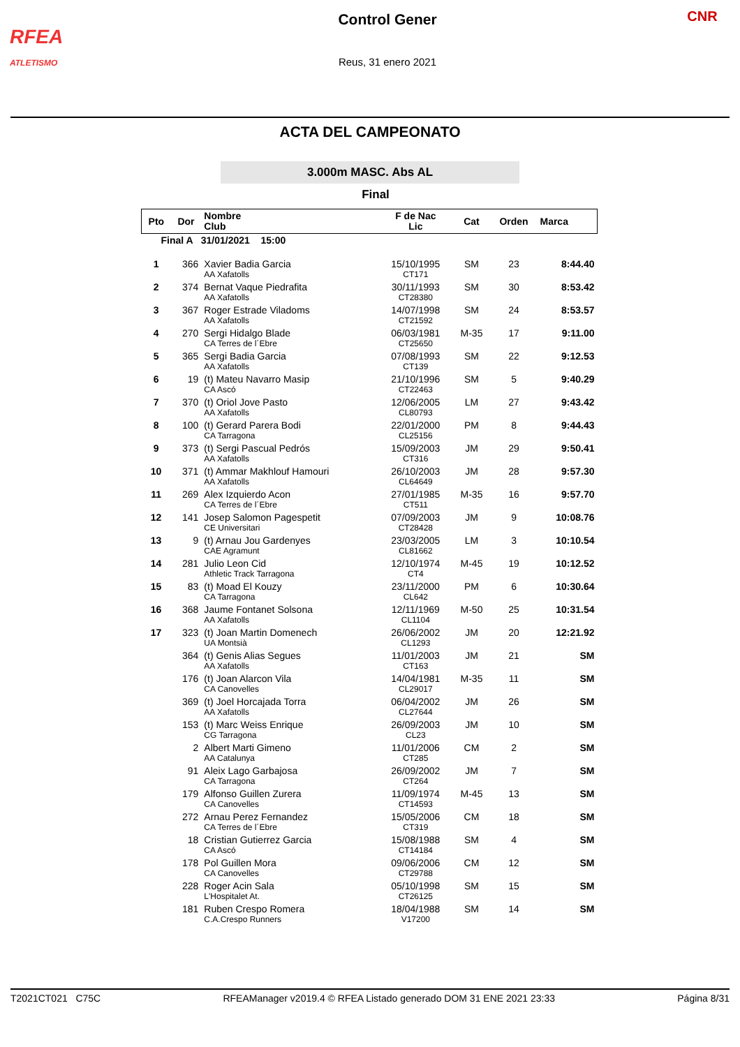RFEA
ATLETISMO
Control Gener
Reus, 31 enero 2021
CNR
ACTA DEL CAMPEONATO
3.000m MASC. Abs AL
Final
| Pto | Dor | Nombre Club | F de Nac Lic | Cat | Orden | Marca |
| --- | --- | --- | --- | --- | --- | --- |
| Final A 31/01/2021 15:00 | | | | | | |
| 1 | 366 | Xavier Badia Garcia AA Xafatolls | 15/10/1995 CT171 | SM | 23 | 8:44.40 |
| 2 | 374 | Bernat Vaque Piedrafita AA Xafatolls | 30/11/1993 CT28380 | SM | 30 | 8:53.42 |
| 3 | 367 | Roger Estrade Viladoms AA Xafatolls | 14/07/1998 CT21592 | SM | 24 | 8:53.57 |
| 4 | 270 | Sergi Hidalgo Blade CA Terres de l´Ebre | 06/03/1981 CT25650 | M-35 | 17 | 9:11.00 |
| 5 | 365 | Sergi Badia Garcia AA Xafatolls | 07/08/1993 CT139 | SM | 22 | 9:12.53 |
| 6 | 19 | (t) Mateu Navarro Masip CA Ascó | 21/10/1996 CT22463 | SM | 5 | 9:40.29 |
| 7 | 370 | (t) Oriol Jove Pasto AA Xafatolls | 12/06/2005 CL80793 | LM | 27 | 9:43.42 |
| 8 | 100 | (t) Gerard Parera Bodi CA Tarragona | 22/01/2000 CL25156 | PM | 8 | 9:44.43 |
| 9 | 373 | (t) Sergi Pascual Pedrós AA Xafatolls | 15/09/2003 CT316 | JM | 29 | 9:50.41 |
| 10 | 371 | (t) Ammar Makhlouf Hamouri AA Xafatolls | 26/10/2003 CL64649 | JM | 28 | 9:57.30 |
| 11 | 269 | Alex Izquierdo Acon CA Terres de l´Ebre | 27/01/1985 CT511 | M-35 | 16 | 9:57.70 |
| 12 | 141 | Josep Salomon Pagespetit CE Universitari | 07/09/2003 CT28428 | JM | 9 | 10:08.76 |
| 13 | 9 | (t) Arnau Jou Gardenyes CAE Agramunt | 23/03/2005 CL81662 | LM | 3 | 10:10.54 |
| 14 | 281 | Julio Leon Cid Athletic Track Tarragona | 12/10/1974 CT4 | M-45 | 19 | 10:12.52 |
| 15 | 83 | (t) Moad El Kouzy CA Tarragona | 23/11/2000 CL642 | PM | 6 | 10:30.64 |
| 16 | 368 | Jaume Fontanet Solsona AA Xafatolls | 12/11/1969 CL1104 | M-50 | 25 | 10:31.54 |
| 17 | 323 | (t) Joan Martin Domenech UA Montsià | 26/06/2002 CL1293 | JM | 20 | 12:21.92 |
| | 364 | (t) Genis Alias Segues AA Xafatolls | 11/01/2003 CT163 | JM | 21 | SM |
| | 176 | (t) Joan Alarcon Vila CA Canovelles | 14/04/1981 CL29017 | M-35 | 11 | SM |
| | 369 | (t) Joel Horcajada Torra AA Xafatolls | 06/04/2002 CL27644 | JM | 26 | SM |
| | 153 | (t) Marc Weiss Enrique CG Tarragona | 26/09/2003 CL23 | JM | 10 | SM |
| | 2 | Albert Marti Gimeno AA Catalunya | 11/01/2006 CT285 | CM | 2 | SM |
| | 91 | Aleix Lago Garbajosa CA Tarragona | 26/09/2002 CT264 | JM | 7 | SM |
| | 179 | Alfonso Guillen Zurera CA Canovelles | 11/09/1974 CT14593 | M-45 | 13 | SM |
| | 272 | Arnau Perez Fernandez CA Terres de l´Ebre | 15/05/2006 CT319 | CM | 18 | SM |
| | 18 | Cristian Gutierrez Garcia CA Ascó | 15/08/1988 CT14184 | SM | 4 | SM |
| | 178 | Pol Guillen Mora CA Canovelles | 09/06/2006 CT29788 | CM | 12 | SM |
| | 228 | Roger Acin Sala L'Hospitalet At. | 05/10/1998 CT26125 | SM | 15 | SM |
| | 181 | Ruben Crespo Romera C.A.Crespo Runners | 18/04/1988 V17200 | SM | 14 | SM |
T2021CT021 C75C RFEAManager v2019.4 © RFEA Listado generado DOM 31 ENE 2021 23:33 Página 8/31